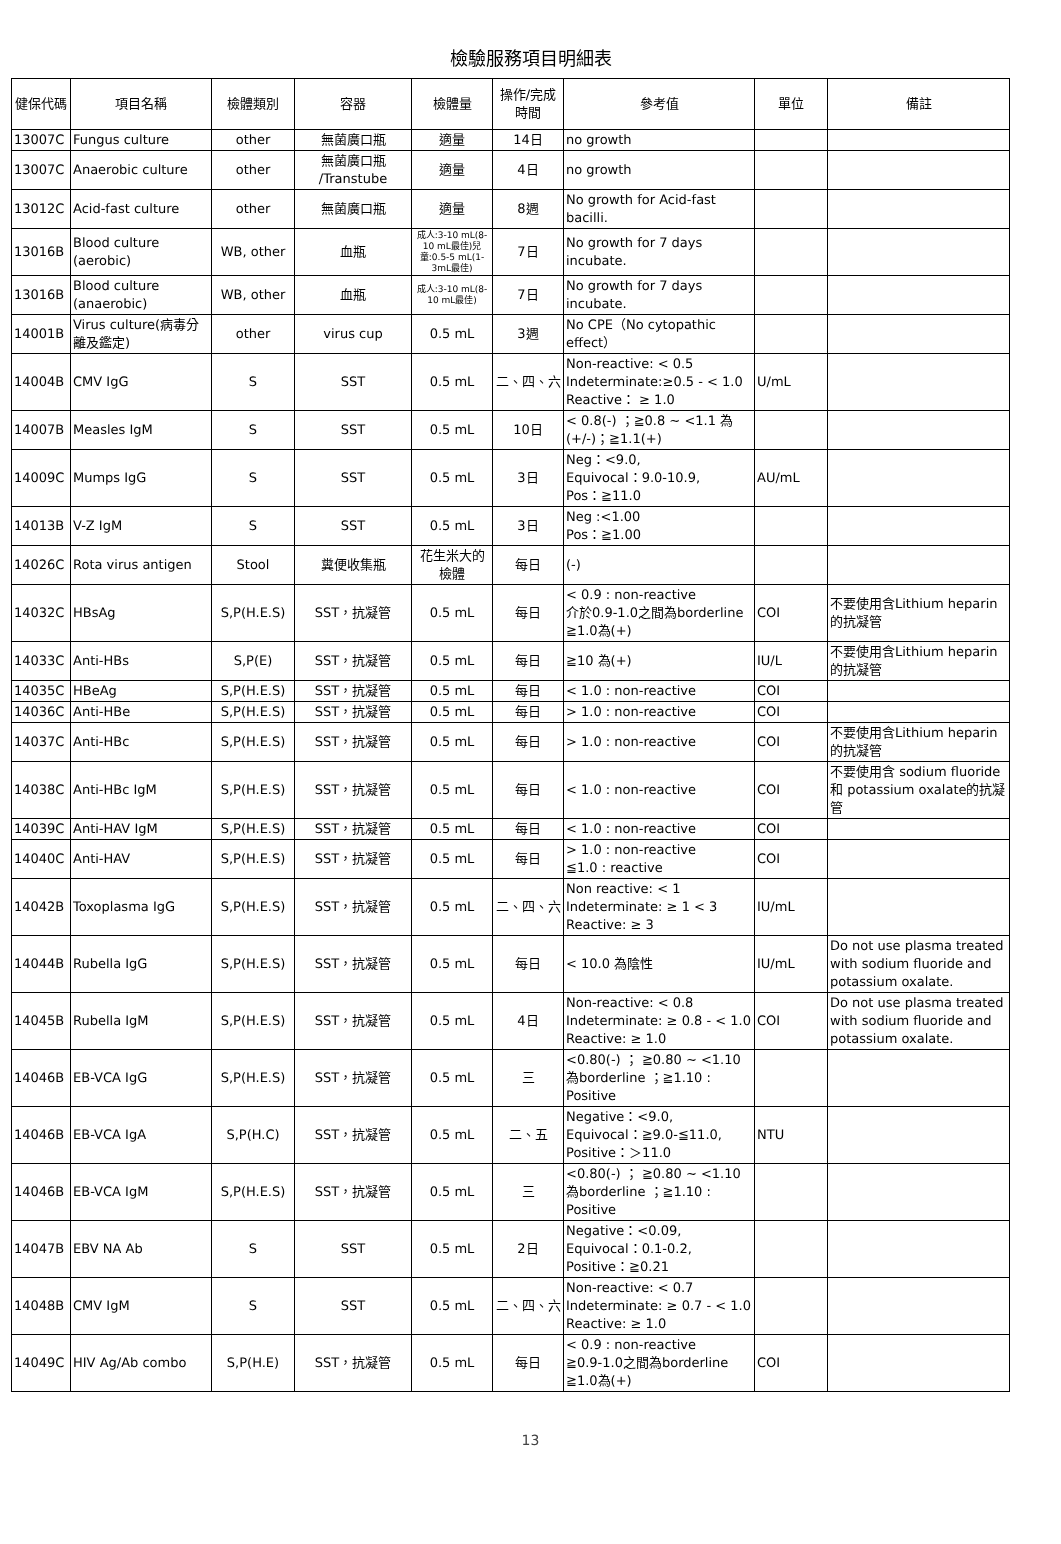檢驗服務項目明細表
| 健保代碼 | 項目名稱 | 檢體類別 | 容器 | 檢體量 | 操作/完成時間 | 參考值 | 單位 | 備註 |
| --- | --- | --- | --- | --- | --- | --- | --- | --- |
| 13007C | Fungus culture | other | 無菌廣口瓶 | 適量 | 14日 | no growth | | |
| 13007C | Anaerobic culture | other | 無菌廣口瓶 /Transtube | 適量 | 4日 | no growth | | |
| 13012C | Acid-fast culture | other | 無菌廣口瓶 | 適量 | 8週 | No growth for Acid-fast bacilli. | | |
| 13016B | Blood culture (aerobic) | WB, other | 血瓶 | 成人:3-10 mL(8-10 mL最佳)兒童:0.5-5 mL(1-3mL最佳) | 7日 | No growth for 7 days incubate. | | |
| 13016B | Blood culture (anaerobic) | WB, other | 血瓶 | 成人:3-10 mL(8-10 mL最佳) | 7日 | No growth for 7 days incubate. | | |
| 14001B | Virus culture(病毒分離及鑑定) | other | virus cup | 0.5 mL | 3週 | No CPE（No cytopathic effect） | | |
| 14004B | CMV IgG | S | SST | 0.5 mL | 二、四、六 | Non-reactive: < 0.5 Indeterminate:≥0.5 - < 1.0 Reactive： ≥ 1.0 | U/mL | |
| 14007B | Measles IgM | S | SST | 0.5 mL | 10日 | < 0.8(-) ；≧0.8 ~ <1.1 為(+/-)；≧1.1(+) | | |
| 14009C | Mumps IgG | S | SST | 0.5 mL | 3日 | Neg：<9.0, Equivocal：9.0-10.9, Pos：≧11.0 | AU/mL | |
| 14013B | V-Z IgM | S | SST | 0.5 mL | 3日 | Neg :<1.00 Pos：≧1.00 | | |
| 14026C | Rota virus antigen | Stool | 糞便收集瓶 | 花生米大的檢體 | 每日 | (-) | | |
| 14032C | HBsAg | S,P(H.E.S) | SST，抗凝管 | 0.5 mL | 每日 | < 0.9 : non-reactive 介於0.9-1.0之間為borderline ≧1.0為(+) | COI | 不要使用含Lithium heparin的抗凝管 |
| 14033C | Anti-HBs | S,P(E) | SST，抗凝管 | 0.5 mL | 每日 | ≧10 為(+) | IU/L | 不要使用含Lithium heparin的抗凝管 |
| 14035C | HBeAg | S,P(H.E.S) | SST，抗凝管 | 0.5 mL | 每日 | < 1.0 : non-reactive | COI | |
| 14036C | Anti-HBe | S,P(H.E.S) | SST，抗凝管 | 0.5 mL | 每日 | > 1.0 : non-reactive | COI | |
| 14037C | Anti-HBc | S,P(H.E.S) | SST，抗凝管 | 0.5 mL | 每日 | > 1.0 : non-reactive | COI | 不要使用含Lithium heparin的抗凝管 |
| 14038C | Anti-HBc IgM | S,P(H.E.S) | SST，抗凝管 | 0.5 mL | 每日 | < 1.0 : non-reactive | COI | 不要使用含 sodium fluoride 和 potassium oxalate的抗凝管 |
| 14039C | Anti-HAV IgM | S,P(H.E.S) | SST，抗凝管 | 0.5 mL | 每日 | < 1.0 : non-reactive | COI | |
| 14040C | Anti-HAV | S,P(H.E.S) | SST，抗凝管 | 0.5 mL | 每日 | > 1.0 : non-reactive ≦1.0 : reactive | COI | |
| 14042B | Toxoplasma IgG | S,P(H.E.S) | SST，抗凝管 | 0.5 mL | 二、四、六 | Non reactive: < 1 Indeterminate: ≥ 1 < 3 Reactive: ≥ 3 | IU/mL | |
| 14044B | Rubella IgG | S,P(H.E.S) | SST，抗凝管 | 0.5 mL | 每日 | < 10.0 為陰性 | IU/mL | Do not use plasma treated with sodium fluoride and potassium oxalate. |
| 14045B | Rubella IgM | S,P(H.E.S) | SST，抗凝管 | 0.5 mL | 4日 | Non-reactive: < 0.8 Indeterminate: ≥ 0.8 - < 1.0 Reactive: ≥ 1.0 | COI | Do not use plasma treated with sodium fluoride and potassium oxalate. |
| 14046B | EB-VCA IgG | S,P(H.E.S) | SST，抗凝管 | 0.5 mL | 三 | <0.80(-) ； ≧0.80 ~ <1.10為borderline ；≧1.10 : Positive | | |
| 14046B | EB-VCA IgA | S,P(H.C) | SST，抗凝管 | 0.5 mL | 二、五 | Negative：<9.0, Equivocal：≧9.0-≦11.0, Positive：＞11.0 | NTU | |
| 14046B | EB-VCA IgM | S,P(H.E.S) | SST，抗凝管 | 0.5 mL | 三 | <0.80(-) ； ≧0.80 ~ <1.10為borderline ；≧1.10 : Positive | | |
| 14047B | EBV NA Ab | S | SST | 0.5 mL | 2日 | Negative：<0.09, Equivocal：0.1-0.2, Positive：≧0.21 | | |
| 14048B | CMV IgM | S | SST | 0.5 mL | 二、四、六 | Non-reactive: < 0.7 Indeterminate: ≥ 0.7 - < 1.0 Reactive: ≥ 1.0 | | |
| 14049C | HIV Ag/Ab combo | S,P(H.E) | SST，抗凝管 | 0.5 mL | 每日 | < 0.9 : non-reactive ≧0.9-1.0之間為borderline ≧1.0為(+) | COI | |
13